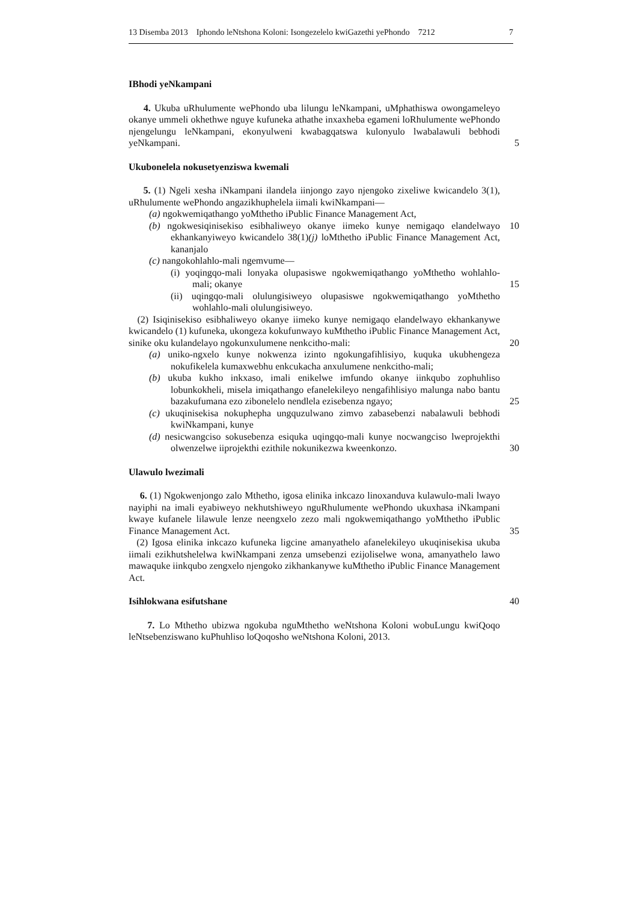13 Disemba 2013 Iphondo leNtshona Koloni: Isongezelelo kwiGazethi yePhondo 7212 7
IBhodi yeNkampani
4. Ukuba uRhulumente wePhondo uba lilungu leNkampani, uMphathiswa owongameleyo okanye ummeli okhethwe nguye kufuneka athathe inxaxheba egameni loRhulumente wePhondo njengelungu leNkampani, ekonyulweni kwabagqatswa kulonyulo lwabalawuli bebhodi yeNkampani.
5
Ukubonelela nokusetyenziswa kwemali
5. (1) Ngeli xesha iNkampani ilandela iinjongo zayo njengoko zixeliwe kwicandelo 3(1), uRhulumente wePhondo angazikhuphelela iimali kwiNkampani—
(a) ngokwemiqathango yoMthetho iPublic Finance Management Act,
(b) ngokwesiqinisekiso esibhaliweyo okanye iimeko kunye nemigaqo elandelwayo ekhankanyiweyo kwicandelo 38(1)(j) loMthetho iPublic Finance Management Act, kananjalo
(c) nangokohlahlo-mali ngemvume—
(i) yoqingqo-mali lonyaka olupasiswe ngokwemiqathango yoMthetho wohlahlo-mali; okanye
(ii) uqingqo-mali olulungisiweyo olupasiswe ngokwemiqathango yoMthetho wohlahlo-mali olulungisiweyo.
(2) Isiqinisekiso esibhaliweyo okanye iimeko kunye nemigaqo elandelwayo ekhankanywe kwicandelo (1) kufuneka, ukongeza kokufunwayo kuMthetho iPublic Finance Management Act, sinike oku kulandelayo ngokunxulumene nenkcitho-mali:
(a) uniko-ngxelo kunye nokwenza izinto ngokungafihlisiyo, kuquka ukubhengeza nokufikelela kumaxwebhu enkcukacha anxulumene nenkcitho-mali;
(b) ukuba kukho inkxaso, imali enikelwe imfundo okanye iinkqubo zophuhliso lobunkokheli, misela imiqathango efanelekileyo nengafihlisiyo malunga nabo bantu bazakufumana ezo zibonelelo nendlela ezisebenza ngayo;
(c) ukuqinisekisa nokuphepha ungquzulwano zimvo zabasebenzi nabalawuli bebhodi kwiNkampani, kunye
(d) nesicwangciso sokusebenza esiquka uqingqo-mali kunye nocwangciso lweprojekthi olwenzelwe iiprojekthi ezithile nokunikezwa kweenkonzo.
10
15
20
25
30
Ulawulo lwezimali
6. (1) Ngokwenjongo zalo Mthetho, igosa elinika inkcazo linoxanduva kulawulo-mali lwayo nayiphi na imali eyabiweyo nekhutshiweyo nguRhulumente wePhondo ukuxhasa iNkampani kwaye kufanele lilawule lenze neengxelo zezo mali ngokwemiqathango yoMthetho iPublic Finance Management Act.
(2) Igosa elinika inkcazo kufuneka ligcine amanyathelo afanelekileyo ukuqinisekisa ukuba iimali ezikhutshelelwa kwiNkampani zenza umsebenzi ezijoliselwe wona, amanyathelo lawo mawaquke iinkqubo zengxelo njengoko zikhankanywe kuMthetho iPublic Finance Management Act.
35
Isihlokwana esifutshane 40
7. Lo Mthetho ubizwa ngokuba nguMthetho weNtshona Koloni wobuLungu kwiQoqo leNtsebenziswano kuPhuhliso loQoqosho weNtshona Koloni, 2013.